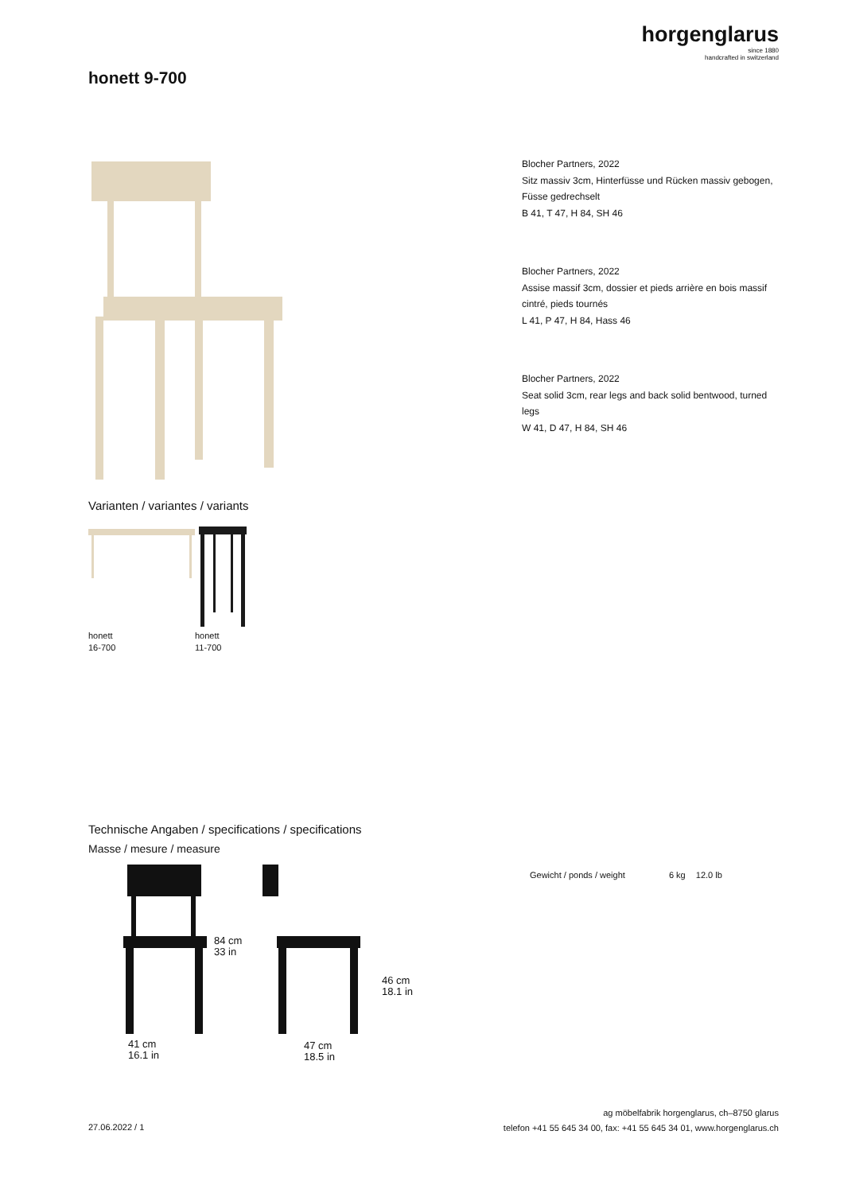horgenglarus
since 1880
handcrafted in switzerland
honett 9-700
Varianten / variantes / variants
honett
16-700
honett
11-700
Blocher Partners, 2022
Sitz massiv 3cm, Hinterfüsse und Rücken massiv gebogen, Füsse gedrechselt
B 41, T 47, H 84, SH 46
Blocher Partners, 2022
Assise massif 3cm, dossier et pieds arrière en bois massif cintré, pieds tournés
L 41, P 47, H 84, Hass 46
Blocher Partners, 2022
Seat solid 3cm, rear legs and back solid bentwood, turned legs
W 41, D 47, H 84, SH 46
Technische Angaben / specifications / specifications
Masse / mesure / measure
84 cm
33 in
46 cm
18.1 in
41 cm
16.1 in
47 cm
18.5 in
Gewicht / ponds / weight 6 kg 12.0 lb
27.06.2022 / 1
ag möbelfabrik horgenglarus, ch–8750 glarus
telefon +41 55 645 34 00, fax: +41 55 645 34 01, www.horgenglarus.ch